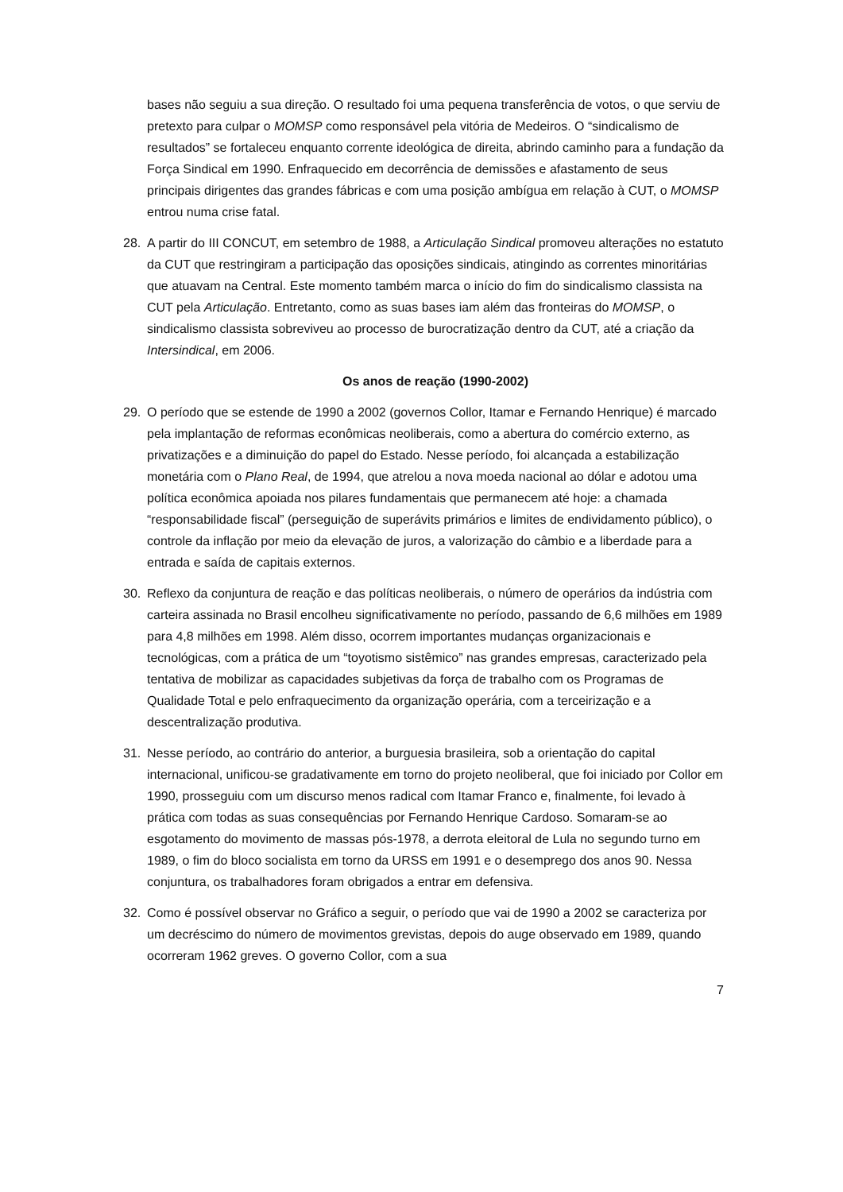bases não seguiu a sua direção. O resultado foi uma pequena transferência de votos, o que serviu de pretexto para culpar o MOMSP como responsável pela vitória de Medeiros. O “sindicalismo de resultados” se fortaleceu enquanto corrente ideológica de direita, abrindo caminho para a fundação da Força Sindical em 1990. Enfraquecido em decorrência de demissões e afastamento de seus principais dirigentes das grandes fábricas e com uma posição ambígua em relação à CUT, o MOMSP entrou numa crise fatal.
28. A partir do III CONCUT, em setembro de 1988, a Articulação Sindical promoveu alterações no estatuto da CUT que restringiram a participação das oposições sindicais, atingindo as correntes minoritárias que atuavam na Central. Este momento também marca o início do fim do sindicalismo classista na CUT pela Articulação. Entretanto, como as suas bases iam além das fronteiras do MOMSP, o sindicalismo classista sobreviveu ao processo de burocratização dentro da CUT, até a criação da Intersindical, em 2006.
Os anos de reação (1990-2002)
29. O período que se estende de 1990 a 2002 (governos Collor, Itamar e Fernando Henrique) é marcado pela implantação de reformas econômicas neoliberais, como a abertura do comércio externo, as privatizações e a diminuição do papel do Estado. Nesse período, foi alcançada a estabilização monetária com o Plano Real, de 1994, que atrelou a nova moeda nacional ao dólar e adotou uma política econômica apoiada nos pilares fundamentais que permanecem até hoje: a chamada “responsabilidade fiscal” (perseguição de superávits primários e limites de endividamento público), o controle da inflação por meio da elevação de juros, a valorização do câmbio e a liberdade para a entrada e saída de capitais externos.
30. Reflexo da conjuntura de reação e das políticas neoliberais, o número de operários da indústria com carteira assinada no Brasil encolheu significativamente no período, passando de 6,6 milhões em 1989 para 4,8 milhões em 1998. Além disso, ocorrem importantes mudanças organizacionais e tecnológicas, com a prática de um “toyotismo sistêmico” nas grandes empresas, caracterizado pela tentativa de mobilizar as capacidades subjetivas da força de trabalho com os Programas de Qualidade Total e pelo enfraquecimento da organização operária, com a terceirização e a descentralização produtiva.
31. Nesse período, ao contrário do anterior, a burguesia brasileira, sob a orientação do capital internacional, unificou-se gradativamente em torno do projeto neoliberal, que foi iniciado por Collor em 1990, prosseguiu com um discurso menos radical com Itamar Franco e, finalmente, foi levado à prática com todas as suas consequências por Fernando Henrique Cardoso. Somaram-se ao esgotamento do movimento de massas pós-1978, a derrota eleitoral de Lula no segundo turno em 1989, o fim do bloco socialista em torno da URSS em 1991 e o desemprego dos anos 90. Nessa conjuntura, os trabalhadores foram obrigados a entrar em defensiva.
32. Como é possível observar no Gráfico a seguir, o período que vai de 1990 a 2002 se caracteriza por um decréscimo do número de movimentos grevistas, depois do auge observado em 1989, quando ocorreram 1962 greves. O governo Collor, com a sua
7